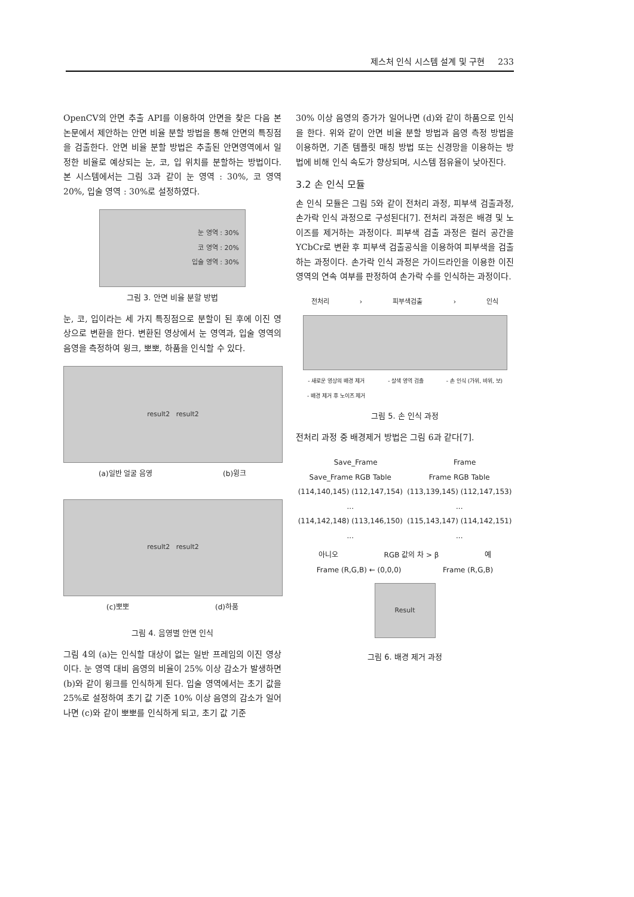제스처 인식 시스템 설계 및 구현 233
OpenCV의 안면 추출 API를 이용하여 안면을 찾은 다음 본 논문에서 제안하는 안면 비율 분할 방법을 통해 안면의 특징점을 검출한다. 안면 비율 분할 방법은 추출된 안면영역에서 일정한 비율로 예상되는 눈, 코, 입 위치를 분할하는 방법이다. 본 시스템에서는 그림 3과 같이 눈 영역 : 30%, 코 영역 20%, 입술 영역 : 30%로 설정하였다.
눈 영역 : 30%
코 영역 : 20%
입술 영역 : 30%
그림 3. 안면 비율 분할 방법
눈, 코, 입이라는 세 가지 특징점으로 분할이 된 후에 이진 영상으로 변환을 한다. 변환된 영상에서 눈 영역과, 입술 영역의 음영을 측정하여 윙크, 뽀뽀, 하품을 인식할 수 있다.
result2 result2
(a)일반 얼굴 음영 (b)윙크
result2 result2
(c)뽀뽀 (d)하품
그림 4. 음영별 안면 인식
그림 4의 (a)는 인식할 대상이 없는 일반 프레임의 이진 영상이다. 눈 영역 대비 음영의 비율이 25% 이상 감소가 발생하면 (b)와 같이 윙크를 인식하게 된다. 입술 영역에서는 초기 값을 25%로 설정하여 초기 값 기준 10% 이상 음영의 감소가 일어나면 (c)와 같이 뽀뽀를 인식하게 되고, 초기 값 기준
30% 이상 음영의 증가가 일어나면 (d)와 같이 하품으로 인식을 한다. 위와 같이 안면 비율 분할 방법과 음영 측정 방법을 이용하면, 기존 템플릿 매칭 방법 또는 신경망을 이용하는 방법에 비해 인식 속도가 향상되며, 시스템 점유율이 낮아진다.
3.2 손 인식 모듈
손 인식 모듈은 그림 5와 같이 전처리 과정, 피부색 검출과정, 손가락 인식 과정으로 구성된다[7]. 전처리 과정은 배경 및 노이즈를 제거하는 과정이다. 피부색 검출 과정은 컬러 공간을 YCbCr로 변환 후 피부색 검출공식을 이용하여 피부색을 검출하는 과정이다. 손가락 인식 과정은 가이드라인을 이용한 이진 영역의 연속 여부를 판정하여 손가락 수를 인식하는 과정이다.
전처리 › 피부색검출 › 인식
- 새로운 영상의 배경 제거
- 배경 제거 후 노이즈 제거 - 살색 영역 검출 - 손 인식 (가위, 바위, 보)
그림 5. 손 인식 과정
전처리 과정 중 배경제거 방법은 그림 6과 같다[7].
Save_Frame Frame
Save_Frame RGB Table
(114,140,145) (112,147,154) ...
(114,142,148) (113,146,150) ... Frame RGB Table
(113,139,145) (112,147,153) ...
(115,143,147) (114,142,151) ...
아니오 RGB 값의 차 > β 예
Frame (R,G,B) ← (0,0,0) Frame (R,G,B)
Result
그림 6. 배경 제거 과정